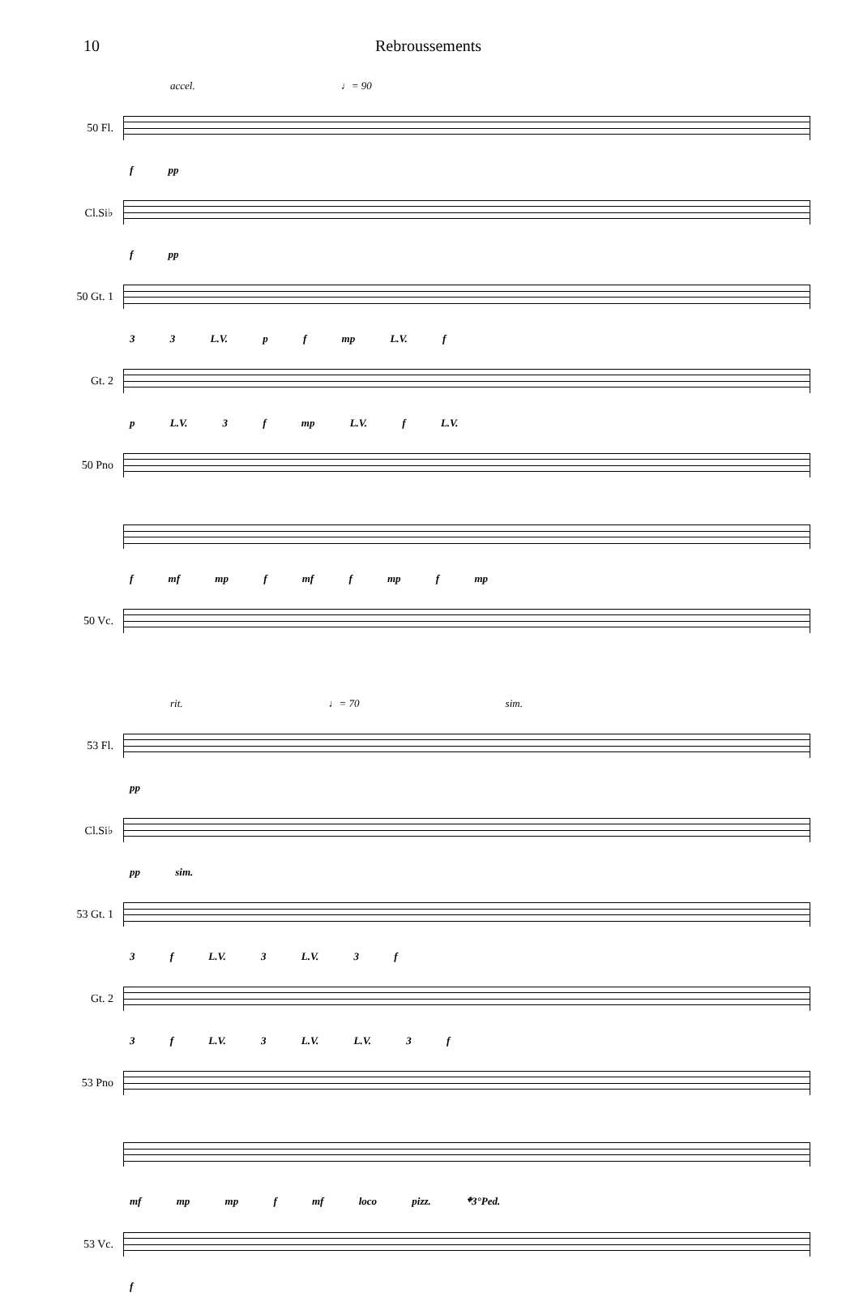10 Rebroussements
accel. ♩= 90
50 Fl.
f pp
Cl.Si♭
f pp
50 Gt. 1
3 3 L.V. p f mp L.V. f
Gt. 2
p L.V. 3 f mp L.V. f L.V.
50 Pno
f mf mp f mf f mp f mp
50 Vc.
rit. ♩= 70 sim.
53 Fl.
pp
Cl.Si♭
pp sim.
53 Gt. 1
3 f L.V. 3 L.V. 3 f
Gt. 2
3 f L.V. 3 L.V. L.V. 3 f
53 Pno
mf mp mp f mf loco pizz. 𝄌3°Ped.
53 Vc.
f